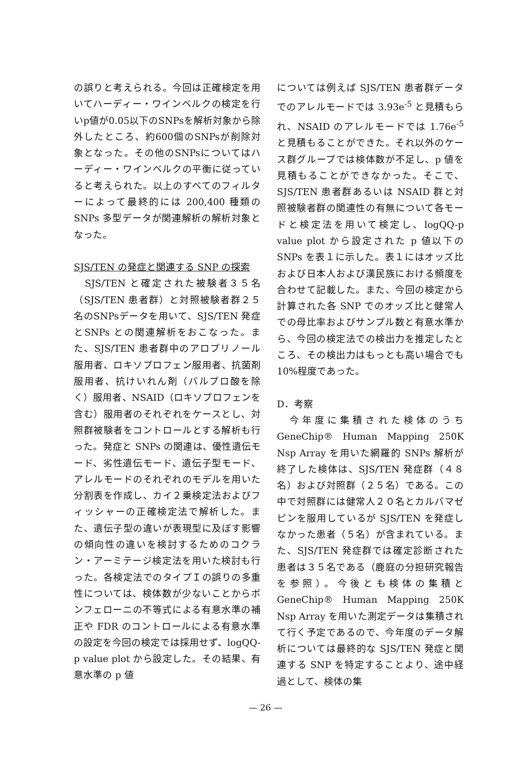の誤りと考えられる。今回は正確検定を用いてハーディー・ワインベルクの検定を行いp値が0.05以下のSNPsを解析対象から除外したところ、約600個のSNPsが削除対象となった。その他のSNPsについてはハーディー・ワインベルクの平衡に従っていると考えられた。以上のすべてのフィルターによって最終的には 200,400 種類のSNPs 多型データが関連解析の解析対象となった。
SJS/TEN の発症と関連する SNP の探索
　SJS/TEN と確定された被験者３５名（SJS/TEN 患者群）と対照被験者群２５名のSNPsデータを用いて、SJS/TEN 発症とSNPs との関連解析をおこなった。また、SJS/TEN 患者群中のアロプリノール服用者、ロキソプロフェン服用者、抗菌剤服用者、抗けいれん剤（バルプロ酸を除く）服用者、NSAID（ロキソプロフェンを含む）服用者のそれぞれをケースとし、対照群被験者をコントロールとする解析も行った。発症と SNPs の関連は、優性遺伝モード、劣性遺伝モード、遺伝子型モード、アレルモードのそれぞれのモデルを用いた分割表を作成し、カイ２乗検定法およびフィッシャーの正確検定法で解析した。また、遺伝子型の違いが表現型に及ぼす影響の傾向性の違いを検討するためのコクラン・アーミテージ検定法を用いた検討も行った。各検定法でのタイプＩの誤りの多重性については、検体数が少ないことからボンフェローニの不等式による有意水準の補正や FDR のコントロールによる有意水準の設定を今回の検定では採用せず、logQQ-p value plot から設定した。その結果、有意水準の p 値
については例えば SJS/TEN 患者群データでのアレルモードでは 3.93e<sup>-5</sup> と見積もられ、NSAID のアレルモードでは 1.76e<sup>-5</sup> と見積もることができた。それ以外のケース群グループでは検体数が不足し、p 値を見積もることができなかった。そこで、SJS/TEN 患者群あるいは NSAID 群と対照被験者群の関連性の有無について各モードと検定法を用いて検定し、logQQ-p value plot から設定された p 値以下の SNPs を表１に示した。表１にはオッズ比および日本人および漢民族における頻度を合わせて記載した。また、今回の検定から計算された各 SNP でのオッズ比と健常人での母比率およびサンプル数と有意水準から、今回の検定法での検出力を推定したところ、その検出力はもっとも高い場合でも 10%程度であった。
D．考察
　今年度に集積された検体のうち GeneChip® Human Mapping 250K Nsp Array を用いた網羅的 SNPs 解析が終了した検体は、SJS/TEN 発症群（４８名）および対照群（２５名）である。この中で対照群には健常人２０名とカルバマゼピンを服用しているが SJS/TEN を発症しなかった患者（５名）が含まれている。また、SJS/TEN 発症群では確定診断された患者は３５名である（鹿庭の分担研究報告を参照）。今後とも検体の集積と GeneChip® Human Mapping 250K Nsp Array を用いた測定データは集積されて行く予定であるので、今年度のデータ解析については最終的な SJS/TEN 発症と関連する SNP を特定することより、途中経過として、検体の集
— 26 —